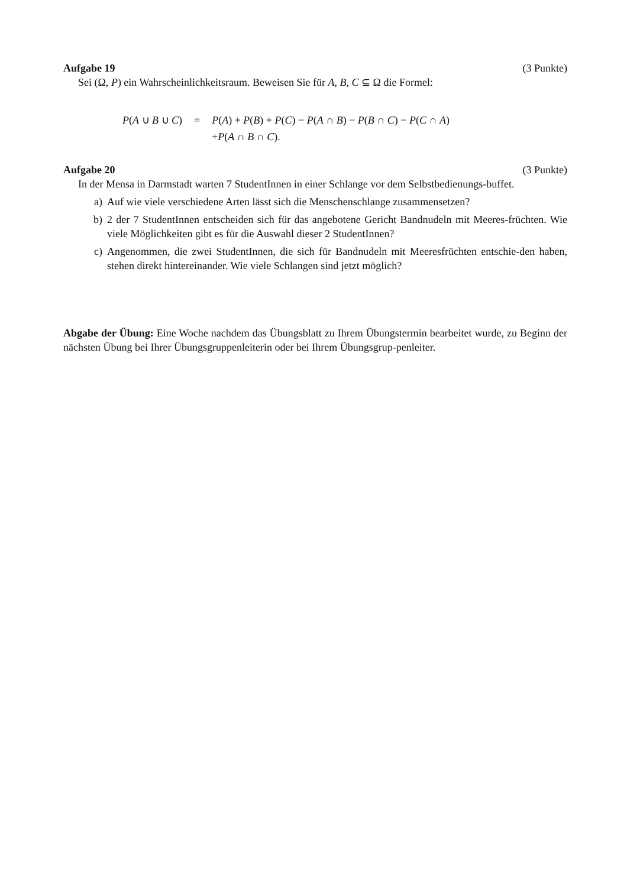Aufgabe 19 (3 Punkte)
Sei (Ω, P) ein Wahrscheinlichkeitsraum. Beweisen Sie für A, B, C ⊆ Ω die Formel:
| P ( A ∪ B ∪ C ) | = | P ( A ) + P ( B ) + P ( C ) − P ( A ∩ B ) − P ( B ∩ C ) − P ( C ∩ A ) |
| | | + P ( A ∩ B ∩ C ). |
Aufgabe 20 (3 Punkte)
In der Mensa in Darmstadt warten 7 StudentInnen in einer Schlange vor dem Selbstbedienungs-buffet.
a) Auf wie viele verschiedene Arten lässt sich die Menschenschlange zusammensetzen?
b) 2 der 7 StudentInnen entscheiden sich für das angebotene Gericht Bandnudeln mit Meeres-früchten. Wie viele Möglichkeiten gibt es für die Auswahl dieser 2 StudentInnen?
c) Angenommen, die zwei StudentInnen, die sich für Bandnudeln mit Meeresfrüchten entschie-den haben, stehen direkt hintereinander. Wie viele Schlangen sind jetzt möglich?
Abgabe der Übung: Eine Woche nachdem das Übungsblatt zu Ihrem Übungstermin bearbeitet wurde, zu Beginn der nächsten Übung bei Ihrer Übungsgruppenleiterin oder bei Ihrem Übungsgrup-penleiter.